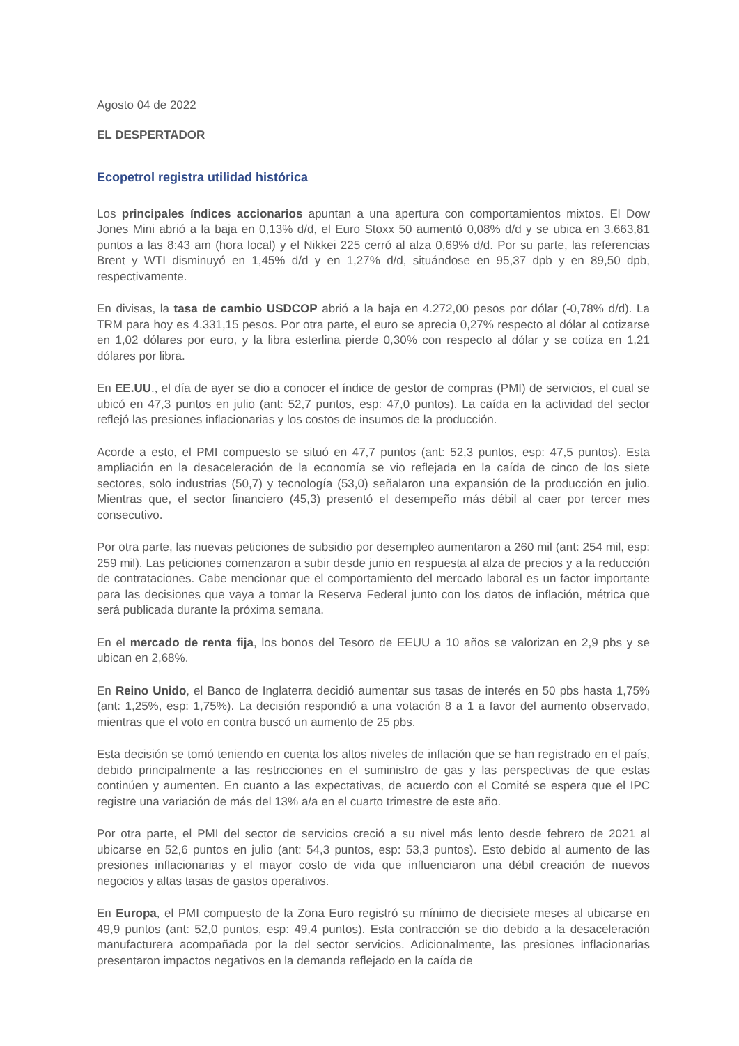Agosto 04 de 2022
EL DESPERTADOR
Ecopetrol registra utilidad histórica
Los principales índices accionarios apuntan a una apertura con comportamientos mixtos. El Dow Jones Mini abrió a la baja en 0,13% d/d, el Euro Stoxx 50 aumentó 0,08% d/d y se ubica en 3.663,81 puntos a las 8:43 am (hora local) y el Nikkei 225 cerró al alza 0,69% d/d. Por su parte, las referencias Brent y WTI disminuyó en 1,45% d/d y en 1,27% d/d, situándose en 95,37 dpb y en 89,50 dpb, respectivamente.
En divisas, la tasa de cambio USDCOP abrió a la baja en 4.272,00 pesos por dólar (-0,78% d/d). La TRM para hoy es 4.331,15 pesos. Por otra parte, el euro se aprecia 0,27% respecto al dólar al cotizarse en 1,02 dólares por euro, y la libra esterlina pierde 0,30% con respecto al dólar y se cotiza en 1,21 dólares por libra.
En EE.UU., el día de ayer se dio a conocer el índice de gestor de compras (PMI) de servicios, el cual se ubicó en 47,3 puntos en julio (ant: 52,7 puntos, esp: 47,0 puntos). La caída en la actividad del sector reflejó las presiones inflacionarias y los costos de insumos de la producción.
Acorde a esto, el PMI compuesto se situó en 47,7 puntos (ant: 52,3 puntos, esp: 47,5 puntos). Esta ampliación en la desaceleración de la economía se vio reflejada en la caída de cinco de los siete sectores, solo industrias (50,7) y tecnología (53,0) señalaron una expansión de la producción en julio. Mientras que, el sector financiero (45,3) presentó el desempeño más débil al caer por tercer mes consecutivo.
Por otra parte, las nuevas peticiones de subsidio por desempleo aumentaron a 260 mil (ant: 254 mil, esp: 259 mil). Las peticiones comenzaron a subir desde junio en respuesta al alza de precios y a la reducción de contrataciones. Cabe mencionar que el comportamiento del mercado laboral es un factor importante para las decisiones que vaya a tomar la Reserva Federal junto con los datos de inflación, métrica que será publicada durante la próxima semana.
En el mercado de renta fija, los bonos del Tesoro de EEUU a 10 años se valorizan en 2,9 pbs y se ubican en 2,68%.
En Reino Unido, el Banco de Inglaterra decidió aumentar sus tasas de interés en 50 pbs hasta 1,75% (ant: 1,25%, esp: 1,75%). La decisión respondió a una votación 8 a 1 a favor del aumento observado, mientras que el voto en contra buscó un aumento de 25 pbs.
Esta decisión se tomó teniendo en cuenta los altos niveles de inflación que se han registrado en el país, debido principalmente a las restricciones en el suministro de gas y las perspectivas de que estas continúen y aumenten. En cuanto a las expectativas, de acuerdo con el Comité se espera que el IPC registre una variación de más del 13% a/a en el cuarto trimestre de este año.
Por otra parte, el PMI del sector de servicios creció a su nivel más lento desde febrero de 2021 al ubicarse en 52,6 puntos en julio (ant: 54,3 puntos, esp: 53,3 puntos). Esto debido al aumento de las presiones inflacionarias y el mayor costo de vida que influenciaron una débil creación de nuevos negocios y altas tasas de gastos operativos.
En Europa, el PMI compuesto de la Zona Euro registró su mínimo de diecisiete meses al ubicarse en 49,9 puntos (ant: 52,0 puntos, esp: 49,4 puntos). Esta contracción se dio debido a la desaceleración manufacturera acompañada por la del sector servicios. Adicionalmente, las presiones inflacionarias presentaron impactos negativos en la demanda reflejado en la caída de